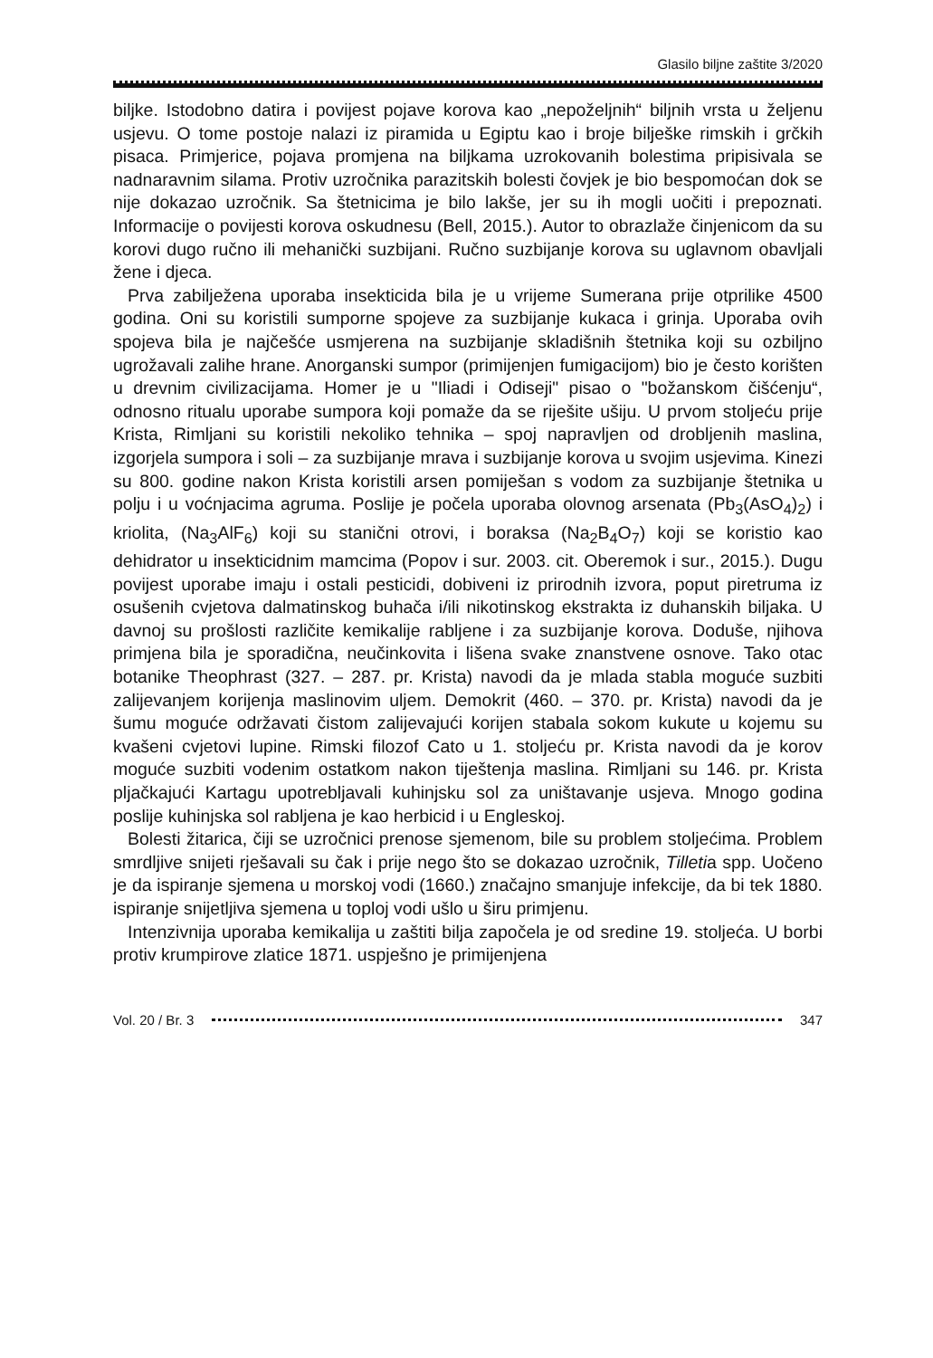Glasilo biljne zaštite 3/2020
biljke. Istodobno datira i povijest pojave korova kao „nepoželjnih“ biljnih vrsta u željenu usjevu. O tome postoje nalazi iz piramida u Egiptu kao i broje bilješke rimskih i grčkih pisaca. Primjerice, pojava promjena na biljkama uzrokovanih bolestima pripisivala se nadnaravnim silama. Protiv uzročnika parazitskih bolesti čovjek je bio bespomoćan dok se nije dokazao uzročnik. Sa štetnicima je bilo lakše, jer su ih mogli uočiti i prepoznati. Informacije o povijesti korova oskudnesu (Bell, 2015.). Autor to obrazlaže činjenicom da su korovi dugo ručno ili mehanički suzbijani. Ručno suzbijanje korova su uglavnom obavljali žene i djeca.
Prva zabilježena uporaba insekticida bila je u vrijeme Sumerana prije otprilike 4500 godina. Oni su koristili sumporne spojeve za suzbijanje kukaca i grinja. Uporaba ovih spojeva bila je najčešće usmjerena na suzbijanje skladišnih štetnika koji su ozbiljno ugrožavali zalihe hrane. Anorganski sumpor (primijenjen fumigacijom) bio je često korišten u drevnim civilizacijama. Homer je u "Iliadi i Odiseji" pisao o "božanskom čišćenju“, odnosno ritualu uporabe sumpora koji pomaže da se riješite ušiju. U prvom stoljeću prije Krista, Rimljani su koristili nekoliko tehnika – spoj napravljen od drobljenih maslina, izgorjela sumpora i soli – za suzbijanje mrava i suzbijanje korova u svojim usjevima. Kinezi su 800. godine nakon Krista koristili arsen pomiješan s vodom za suzbijanje štetnika u polju i u voćnjacima agruma. Poslije je počela uporaba olovnog arsenata (Pb<sub>3</sub>(AsO<sub>4</sub>)<sub>2</sub>) i kriolita, (Na<sub>3</sub>AlF<sub>6</sub>) koji su stanični otrovi, i boraksa (Na<sub>2</sub>B<sub>4</sub>O<sub>7</sub>) koji se koristio kao dehidrator u insekticidnim mamcima (Popov i sur. 2003. cit. Oberemok i sur., 2015.). Dugu povijest uporabe imaju i ostali pesticidi, dobiveni iz prirodnih izvora, poput piretruma iz osušenih cvjetova dalmatinskog buhača i/ili nikotinskog ekstrakta iz duhanskih biljaka. U davnoj su prošlosti različite kemikalije rabljene i za suzbijanje korova. Doduše, njihova primjena bila je sporadična, neučinkovita i lišena svake znanstvene osnove. Tako otac botanike Theophrast (327. – 287. pr. Krista) navodi da je mlada stabla moguće suzbiti zalijevanjem korijenja maslinovim uljem. Demokrit (460. – 370. pr. Krista) navodi da je šumu moguće održavati čistom zalijevajući korijen stabala sokom kukute u kojemu su kvašeni cvjetovi lupine. Rimski filozof Cato u 1. stoljeću pr. Krista navodi da je korov moguće suzbiti vodenim ostatkom nakon tiještenja maslina. Rimljani su 146. pr. Krista pljačkajući Kartagu upotrebljavali kuhinjsku sol za uništavanje usjeva. Mnogo godina poslije kuhinjska sol rabljena je kao herbicid i u Engleskoj.
Bolesti žitarica, čiji se uzročnici prenose sjemenom, bile su problem stoljećima. Problem smrdljive snijeti rješavali su čak i prije nego što se dokazao uzročnik, Tilletia spp. Uočeno je da ispiranje sjemena u morskoj vodi (1660.) značajno smanjuje infekcije, da bi tek 1880. ispiranje snijetljiva sjemena u toploj vodi ušlo u širu primjenu.
Intenzivnija uporaba kemikalija u zaštiti bilja započela je od sredine 19. stoljeća. U borbi protiv krumpirove zlatice 1871. uspješno je primijenjena
Vol. 20 / Br. 3 347